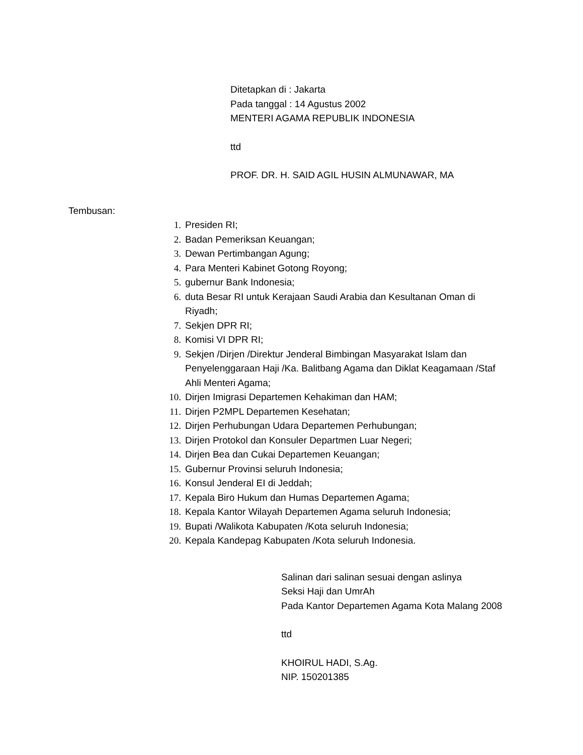Ditetapkan di : Jakarta
Pada tanggal : 14 Agustus 2002
MENTERI AGAMA REPUBLIK INDONESIA
ttd
PROF. DR. H. SAID AGIL HUSIN ALMUNAWAR, MA
Tembusan:
1. Presiden RI;
2. Badan Pemeriksan Keuangan;
3. Dewan Pertimbangan Agung;
4. Para Menteri Kabinet Gotong Royong;
5. gubernur Bank Indonesia;
6. duta Besar RI untuk Kerajaan Saudi Arabia dan Kesultanan Oman di Riyadh;
7. Sekjen DPR RI;
8. Komisi VI DPR RI;
9. Sekjen /Dirjen /Direktur Jenderal Bimbingan Masyarakat Islam dan Penyelenggaraan Haji /Ka. Balitbang Agama dan Diklat Keagamaan /Staf Ahli Menteri Agama;
10. Dirjen Imigrasi Departemen Kehakiman dan HAM;
11. Dirjen P2MPL Departemen Kesehatan;
12. Dirjen Perhubungan Udara Departemen Perhubungan;
13. Dirjen Protokol dan Konsuler Departmen Luar Negeri;
14. Dirjen Bea dan Cukai Departemen Keuangan;
15. Gubernur Provinsi seluruh Indonesia;
16. Konsul Jenderal EI di Jeddah;
17. Kepala Biro Hukum dan Humas Departemen Agama;
18. Kepala Kantor Wilayah Departemen Agama seluruh Indonesia;
19. Bupati /Walikota Kabupaten /Kota seluruh Indonesia;
20. Kepala Kandepag Kabupaten /Kota seluruh Indonesia.
Salinan dari salinan sesuai dengan aslinya
Seksi Haji dan UmrAh
Pada Kantor Departemen Agama Kota Malang 2008
ttd
KHOIRUL HADI, S.Ag.
NIP. 150201385